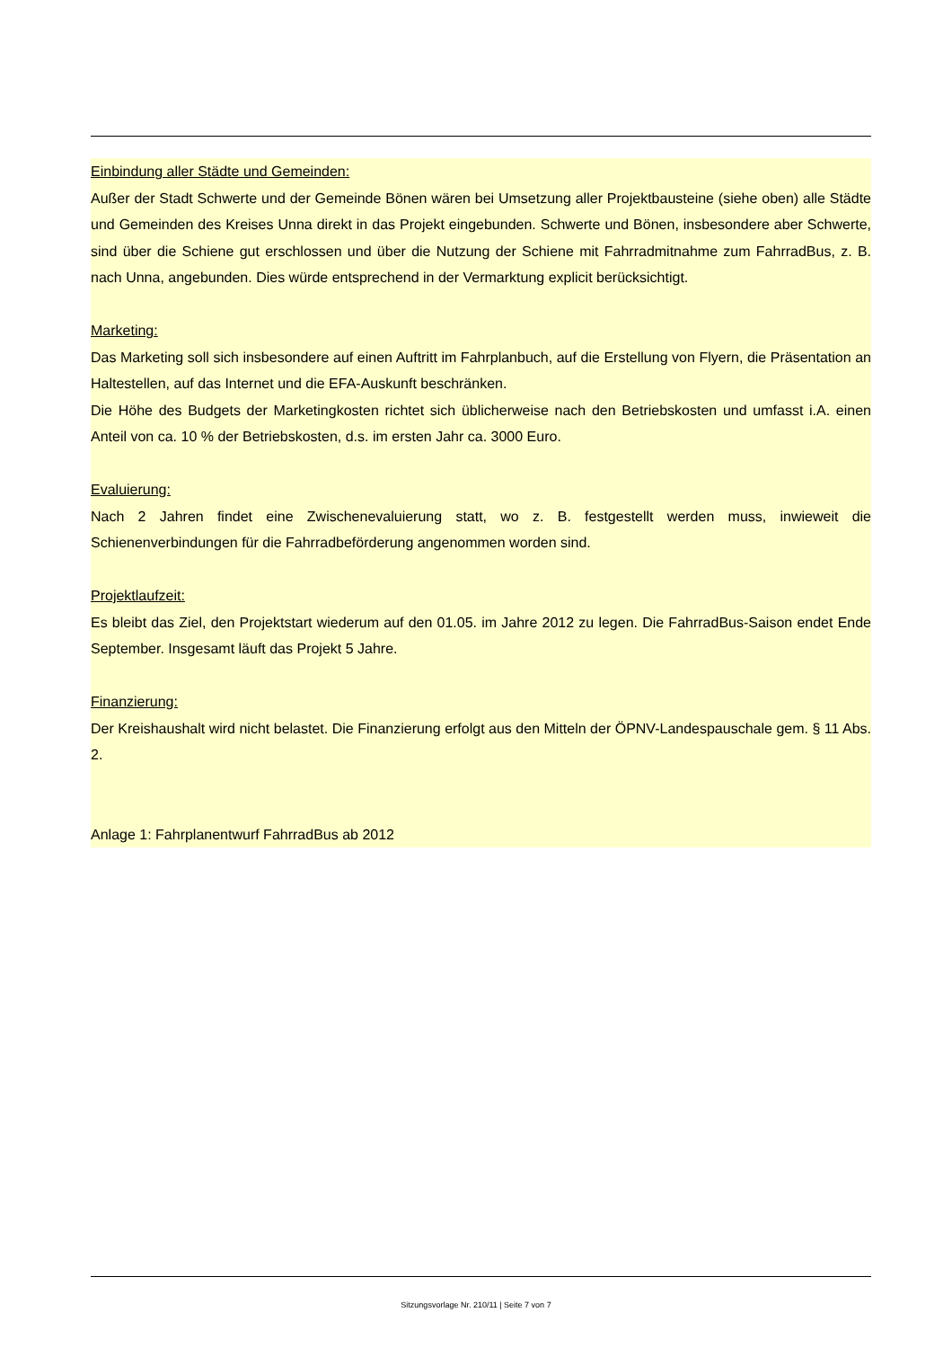Einbindung aller Städte und Gemeinden:
Außer der Stadt Schwerte und der Gemeinde Bönen wären bei Umsetzung aller Projektbausteine (siehe oben) alle Städte und Gemeinden des Kreises Unna direkt in das Projekt eingebunden. Schwerte und Bönen, insbesondere aber Schwerte, sind über die Schiene gut erschlossen und über die Nutzung der Schiene mit Fahrradmitnahme zum FahrradBus, z. B. nach Unna, angebunden. Dies würde entsprechend in der Vermarktung explicit berücksichtigt.
Marketing:
Das Marketing soll sich insbesondere auf einen Auftritt im Fahrplanbuch, auf die Erstellung von Flyern, die Präsentation an Haltestellen, auf das Internet und die EFA-Auskunft beschränken.
Die Höhe des Budgets der Marketingkosten richtet sich üblicherweise nach den Betriebskosten und umfasst i.A. einen Anteil von ca. 10 % der Betriebskosten, d.s. im ersten Jahr ca. 3000 Euro.
Evaluierung:
Nach 2 Jahren findet eine Zwischenevaluierung statt, wo z. B. festgestellt werden muss, inwieweit die Schienenverbindungen für die Fahrradbeförderung angenommen worden sind.
Projektlaufzeit:
Es bleibt das Ziel, den Projektstart wiederum auf den 01.05. im Jahre 2012 zu legen. Die FahrradBus-Saison endet Ende September. Insgesamt läuft das Projekt 5 Jahre.
Finanzierung:
Der Kreishaushalt wird nicht belastet. Die Finanzierung erfolgt aus den Mitteln der ÖPNV-Landespauschale gem. § 11 Abs. 2.
Anlage 1: Fahrplanentwurf FahrradBus ab 2012
Sitzungsvorlage Nr. 210/11 | Seite 7 von 7